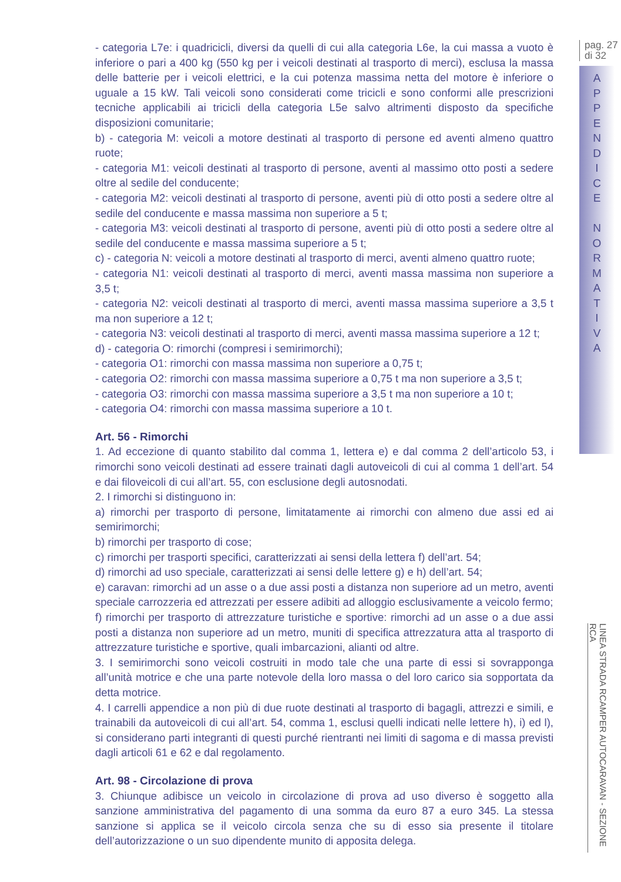- categoria L7e: i quadricicli, diversi da quelli di cui alla categoria L6e, la cui massa a vuoto è inferiore o pari a 400 kg (550 kg per i veicoli destinati al trasporto di merci), esclusa la massa delle batterie per i veicoli elettrici, e la cui potenza massima netta del motore è inferiore o uguale a 15 kW. Tali veicoli sono considerati come tricicli e sono conformi alle prescrizioni tecniche applicabili ai tricicli della categoria L5e salvo altrimenti disposto da specifiche disposizioni comunitarie;
b) - categoria M: veicoli a motore destinati al trasporto di persone ed aventi almeno quattro ruote;
- categoria M1: veicoli destinati al trasporto di persone, aventi al massimo otto posti a sedere oltre al sedile del conducente;
- categoria M2: veicoli destinati al trasporto di persone, aventi più di otto posti a sedere oltre al sedile del conducente e massa massima non superiore a 5 t;
- categoria M3: veicoli destinati al trasporto di persone, aventi più di otto posti a sedere oltre al sedile del conducente e massa massima superiore a 5 t;
c) - categoria N: veicoli a motore destinati al trasporto di merci, aventi almeno quattro ruote;
- categoria N1: veicoli destinati al trasporto di merci, aventi massa massima non superiore a 3,5 t;
- categoria N2: veicoli destinati al trasporto di merci, aventi massa massima superiore a 3,5 t ma non superiore a 12 t;
- categoria N3: veicoli destinati al trasporto di merci, aventi massa massima superiore a 12 t;
d) - categoria O: rimorchi (compresi i semirimorchi);
- categoria O1: rimorchi con massa massima non superiore a 0,75 t;
- categoria O2: rimorchi con massa massima superiore a 0,75 t ma non superiore a 3,5 t;
- categoria O3: rimorchi con massa massima superiore a 3,5 t ma non superiore a 10 t;
- categoria O4: rimorchi con massa massima superiore a 10 t.
Art. 56 - Rimorchi
1. Ad eccezione di quanto stabilito dal comma 1, lettera e) e dal comma 2 dell’articolo 53, i rimorchi sono veicoli destinati ad essere trainati dagli autoveicoli di cui al comma 1 dell’art. 54 e dai filoveicoli di cui all’art. 55, con esclusione degli autosnodati.
2. I rimorchi si distinguono in:
a) rimorchi per trasporto di persone, limitatamente ai rimorchi con almeno due assi ed ai semirimorchi;
b) rimorchi per trasporto di cose;
c) rimorchi per trasporti specifici, caratterizzati ai sensi della lettera f) dell’art. 54;
d) rimorchi ad uso speciale, caratterizzati ai sensi delle lettere g) e h) dell’art. 54;
e) caravan: rimorchi ad un asse o a due assi posti a distanza non superiore ad un metro, aventi speciale carrozzeria ed attrezzati per essere adibiti ad alloggio esclusivamente a veicolo fermo;
f) rimorchi per trasporto di attrezzature turistiche e sportive: rimorchi ad un asse o a due assi posti a distanza non superiore ad un metro, muniti di specifica attrezzatura atta al trasporto di attrezzature turistiche e sportive, quali imbarcazioni, alianti od altre.
3. I semirimorchi sono veicoli costruiti in modo tale che una parte di essi si sovrapponga all’unità motrice e che una parte notevole della loro massa o del loro carico sia sopportata da detta motrice.
4. I carrelli appendice a non più di due ruote destinati al trasporto di bagagli, attrezzi e simili, e trainabili da autoveicoli di cui all’art. 54, comma 1, esclusi quelli indicati nelle lettere h), i) ed l), si considerano parti integranti di questi purché rientranti nei limiti di sagoma e di massa previsti dagli articoli 61 e 62 e dal regolamento.
Art. 98 - Circolazione di prova
3. Chiunque adibisce un veicolo in circolazione di prova ad uso diverso è soggetto alla sanzione amministrativa del pagamento di una somma da euro 87 a euro 345. La stessa sanzione si applica se il veicolo circola senza che su di esso sia presente il titolare dell’autorizzazione o un suo dipendente munito di apposita delega.
pag. 27
di 32
A
P
P
E
N
D
I
C
E
N
O
R
M
A
T
I
V
A
LINEA STRADA RCAMPER AUTOCARAVAN - SEZIONE RCA